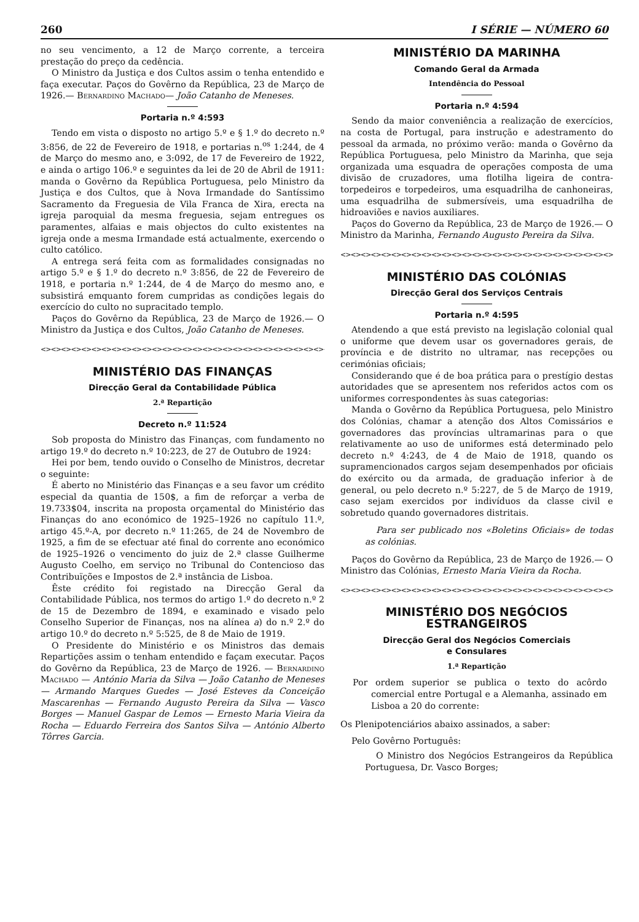260 I SÉRIE — NÚMERO 60
no seu vencimento, a 12 de Março corrente, a terceira prestação do preço da cedência.
O Ministro da Justiça e dos Cultos assim o tenha entendido e faça executar. Paços do Govêrno da República, 23 de Março de 1926.— Bernardino Machado— João Catanho de Meneses.
Portaria n.º 4:593
Tendo em vista o disposto no artigo 5.º e § 1.º do decreto n.º 3:856, de 22 de Fevereiro de 1918, e portarias n.<sup>os</sup> 1:244, de 4 de Março do mesmo ano, e 3:092, de 17 de Fevereiro de 1922, e ainda o artigo 106.º e seguintes da lei de 20 de Abril de 1911: manda o Govêrno da República Portuguesa, pelo Ministro da Justiça e dos Cultos, que à Nova Irmandade do Santíssimo Sacramento da Freguesia de Vila Franca de Xira, erecta na igreja paroquial da mesma freguesia, sejam entregues os paramentes, alfaias e mais objectos do culto existentes na igreja onde a mesma Irmandade está actualmente, exercendo o culto católico.
A entrega será feita com as formalidades consignadas no artigo 5.º e § 1.º do decreto n.º 3:856, de 22 de Fevereiro de 1918, e portaria n.º 1:244, de 4 de Março do mesmo ano, e subsistirá emquanto forem cumpridas as condições legais do exercício do culto no supracitado templo.
Paços do Govêrno da República, 23 de Março de 1926.— O Ministro da Justiça e dos Cultos, João Catanho de Meneses.
<><><><><><><><><><><><><><><><><><><><><><><><><><><><><><>
MINISTÉRIO DAS FINANÇAS
Direcção Geral da Contabilidade Pública
2.ª Repartição
Decreto n.º 11:524
Sob proposta do Ministro das Finanças, com fundamento no artigo 19.º do decreto n.º 10:223, de 27 de Outubro de 1924:
Hei por bem, tendo ouvido o Conselho de Ministros, decretar o seguinte:
É aberto no Ministério das Finanças e a seu favor um crédito especial da quantia de 150$, a fim de reforçar a verba de 19.733$04, inscrita na proposta orçamental do Ministério das Finanças do ano económico de 1925–1926 no capítulo 11.º, artigo 45.º-A, por decreto n.º 11:265, de 24 de Novembro de 1925, a fim de se efectuar até final do corrente ano económico de 1925–1926 o vencimento do juiz de 2.ª classe Guilherme Augusto Coelho, em serviço no Tribunal do Contencioso das Contribuïções e Impostos de 2.ª instância de Lisboa.
Êste crédito foi registado na Direcção Geral da Contabilidade Pública, nos termos do artigo 1.º do decreto n.º 2 de 15 de Dezembro de 1894, e examinado e visado pelo Conselho Superior de Finanças, nos na alínea a) do n.º 2.º do artigo 10.º do decreto n.º 5:525, de 8 de Maio de 1919.
O Presidente do Ministério e os Ministros das demais Repartições assim o tenham entendido e façam executar. Paços do Govêrno da República, 23 de Março de 1926. — Bernardino Machado — António Maria da Silva — João Catanho de Meneses — Armando Marques Guedes — José Esteves da Conceição Mascarenhas — Fernando Augusto Pereira da Silva — Vasco Borges — Manuel Gaspar de Lemos — Ernesto Maria Vieira da Rocha — Eduardo Ferreira dos Santos Silva — António Alberto Tôrres Garcia.
MINISTÉRIO DA MARINHA
Comando Geral da Armada
Intendência do Pessoal
Portaria n.º 4:594
Sendo da maior conveniência a realização de exercícios, na costa de Portugal, para instrução e adestramento do pessoal da armada, no próximo verão: manda o Govêrno da República Portuguesa, pelo Ministro da Marinha, que seja organizada uma esquadra de operações composta de uma divisão de cruzadores, uma flotilha ligeira de contra-torpedeiros e torpedeiros, uma esquadrilha de canhoneiras, uma esquadrilha de submersíveis, uma esquadrilha de hidroaviões e navios auxiliares.
Paços do Governo da República, 23 de Março de 1926.— O Ministro da Marinha, Fernando Augusto Pereira da Silva.
<><><><><><><><><><><><><><><><><><><><><><><><><><><>
MINISTÉRIO DAS COLÓNIAS
Direcção Geral dos Serviços Centrais
Portaria n.º 4:595
Atendendo a que está previsto na legislação colonial qual o uniforme que devem usar os governadores gerais, de província e de distrito no ultramar, nas recepções ou cerimónias oficiais;
Considerando que é de boa prática para o prestígio destas autoridades que se apresentem nos referidos actos com os uniformes correspondentes às suas categorias:
Manda o Govêrno da República Portuguesa, pelo Ministro dos Colónias, chamar a atenção dos Altos Comissários e governadores das províncias ultramarinas para o que relativamente ao uso de uniformes está determinado pelo decreto n.º 4:243, de 4 de Maio de 1918, quando os supramencionados cargos sejam desempenhados por oficiais do exército ou da armada, de graduação inferior à de general, ou pelo decreto n.º 5:227, de 5 de Março de 1919, caso sejam exercidos por indivíduos da classe civil e sobretudo quando governadores distritais.
Para ser publicado nos «Boletins Oficiais» de todas as colónias.
Paços do Govêrno da República, 23 de Março de 1926.— O Ministro das Colónias, Ernesto Maria Vieira da Rocha.
<><><><><><><><><><><><><><><><><><><><><><><><><><><>
MINISTÉRIO DOS NEGÓCIOS ESTRANGEIROS
Direcção Geral dos Negócios Comerciais
e Consulares
1.ª Repartição
Por ordem superior se publica o texto do acôrdo comercial entre Portugal e a Alemanha, assinado em Lisboa a 20 do corrente:
Os Plenipotenciários abaixo assinados, a saber:
Pelo Govêrno Português:
O Ministro dos Negócios Estrangeiros da República Portuguesa, Dr. Vasco Borges;